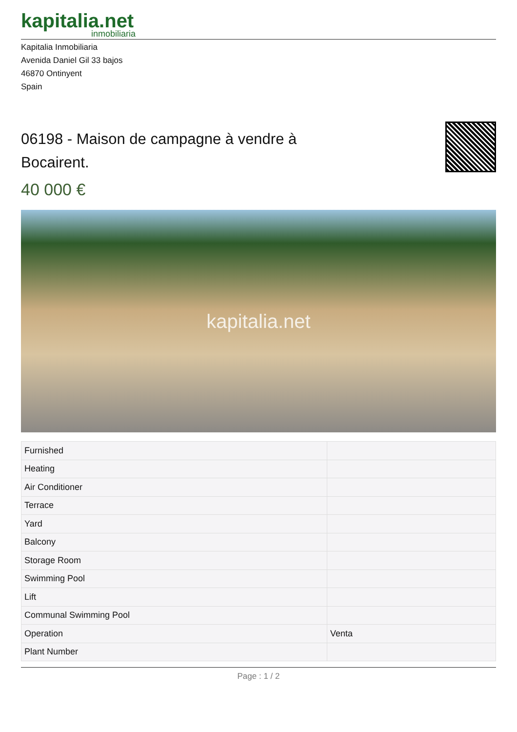kapitalia.net
inmobiliaria
Kapitalia Inmobiliaria
Avenida Daniel Gil 33 bajos
46870 Ontinyent
Spain
06198 - Maison de campagne à vendre à Bocairent.
40 000 €
kapitalia.net
| Furnished | |
| Heating | |
| Air Conditioner | |
| Terrace | |
| Yard | |
| Balcony | |
| Storage Room | |
| Swimming Pool | |
| Lift | |
| Communal Swimming Pool | |
| Operation | Venta |
| Plant Number | |
Page : 1 / 2